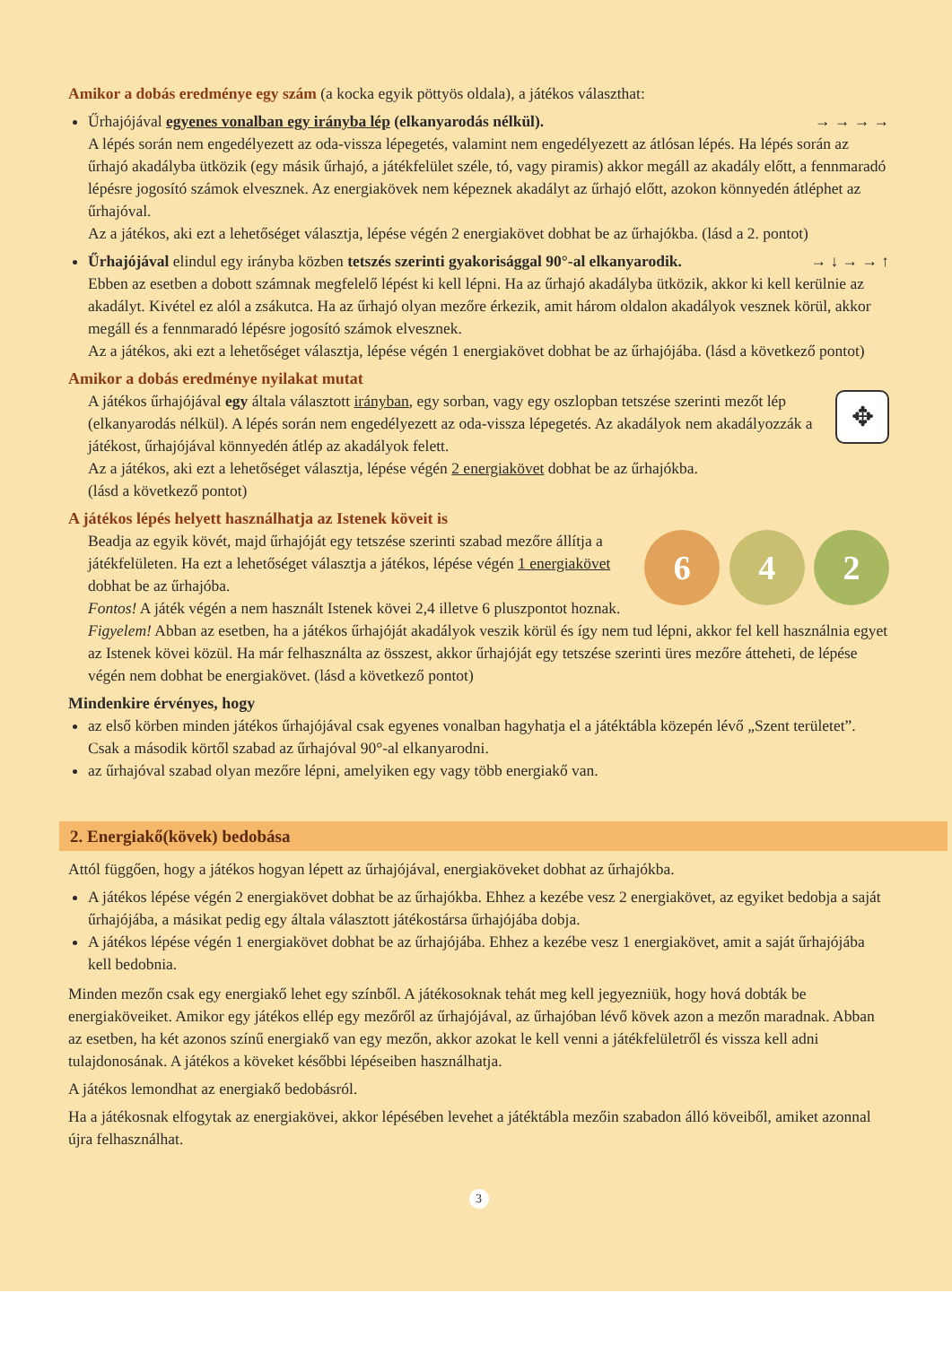Amikor a dobás eredménye egy szám (a kocka egyik pöttyös oldala), a játékos választhat:
→ → → → Űrhajójával egyenes vonalban egy irányba lép (elkanyarodás nélkül).
A lépés során nem engedélyezett az oda-vissza lépegetés, valamint nem engedélyezett az átlósan lépés. Ha lépés során az űrhajó akadályba ütközik (egy másik űrhajó, a játékfelület széle, tó, vagy piramis) akkor megáll az akadály előtt, a fennmaradó lépésre jogosító számok elvesznek. Az energiakövek nem képeznek akadályt az űrhajó előtt, azokon könnyedén átléphet az űrhajóval.
Az a játékos, aki ezt a lehetőséget választja, lépése végén 2 energiakövet dobhat be az űrhajókba. (lásd a 2. pontot)
→ ↓ → → ↑ Űrhajójával elindul egy irányba közben tetszés szerinti gyakorisággal 90°-al elkanyarodik.
Ebben az esetben a dobott számnak megfelelő lépést ki kell lépni. Ha az űrhajó akadályba ütközik, akkor ki kell kerülnie az akadályt. Kivétel ez alól a zsákutca. Ha az űrhajó olyan mezőre érkezik, amit három oldalon akadályok vesznek körül, akkor megáll és a fennmaradó lépésre jogosító számok elvesznek.
Az a játékos, aki ezt a lehetőséget választja, lépése végén 1 energiakövet dobhat be az űrhajójába. (lásd a következő pontot)
Amikor a dobás eredménye nyilakat mutat
✥ A játékos űrhajójával egy általa választott irányban, egy sorban, vagy egy oszlopban tetszése szerinti mezőt lép (elkanyarodás nélkül). A lépés során nem engedélyezett az oda-vissza lépegetés. Az akadályok nem akadályozzák a játékost, űrhajójával könnyedén átlép az akadályok felett.
Az a játékos, aki ezt a lehetőséget választja, lépése végén 2 energiakövet dobhat be az űrhajókba.
(lásd a következő pontot)
A játékos lépés helyett használhatja az Istenek köveit is
6 4 2 Beadja az egyik kövét, majd űrhajóját egy tetszése szerinti szabad mezőre állítja a játékfelületen. Ha ezt a lehetőséget választja a játékos, lépése végén 1 energiakövet dobhat be az űrhajóba.
Fontos! A játék végén a nem használt Istenek kövei 2,4 illetve 6 pluszpontot hoznak.
Figyelem! Abban az esetben, ha a játékos űrhajóját akadályok veszik körül és így nem tud lépni, akkor fel kell használnia egyet az Istenek kövei közül. Ha már felhasználta az összest, akkor űrhajóját egy tetszése szerinti üres mezőre átteheti, de lépése végén nem dobhat be energiakövet. (lásd a következő pontot)
Mindenkire érvényes, hogy
az első körben minden játékos űrhajójával csak egyenes vonalban hagyhatja el a játéktábla közepén lévő „Szent területet”. Csak a második körtől szabad az űrhajóval 90°-al elkanyarodni.
az űrhajóval szabad olyan mezőre lépni, amelyiken egy vagy több energiakő van.
2. Energiakő(kövek) bedobása
Attól függően, hogy a játékos hogyan lépett az űrhajójával, energiaköveket dobhat az űrhajókba.
A játékos lépése végén 2 energiakövet dobhat be az űrhajókba. Ehhez a kezébe vesz 2 energiakövet, az egyiket bedobja a saját űrhajójába, a másikat pedig egy általa választott játékostársa űrhajójába dobja.
A játékos lépése végén 1 energiakövet dobhat be az űrhajójába. Ehhez a kezébe vesz 1 energiakövet, amit a saját űrhajójába kell bedobnia.
Minden mezőn csak egy energiakő lehet egy színből. A játékosoknak tehát meg kell jegyezniük, hogy hová dobták be energiaköveiket. Amikor egy játékos ellép egy mezőről az űrhajójával, az űrhajóban lévő kövek azon a mezőn maradnak. Abban az esetben, ha két azonos színű energiakő van egy mezőn, akkor azokat le kell venni a játékfelületről és vissza kell adni tulajdonosának. A játékos a köveket későbbi lépéseiben használhatja.
A játékos lemondhat az energiakő bedobásról.
Ha a játékosnak elfogytak az energiakövei, akkor lépésében levehet a játéktábla mezőin szabadon álló köveiből, amiket azonnal újra felhasználhat.
3